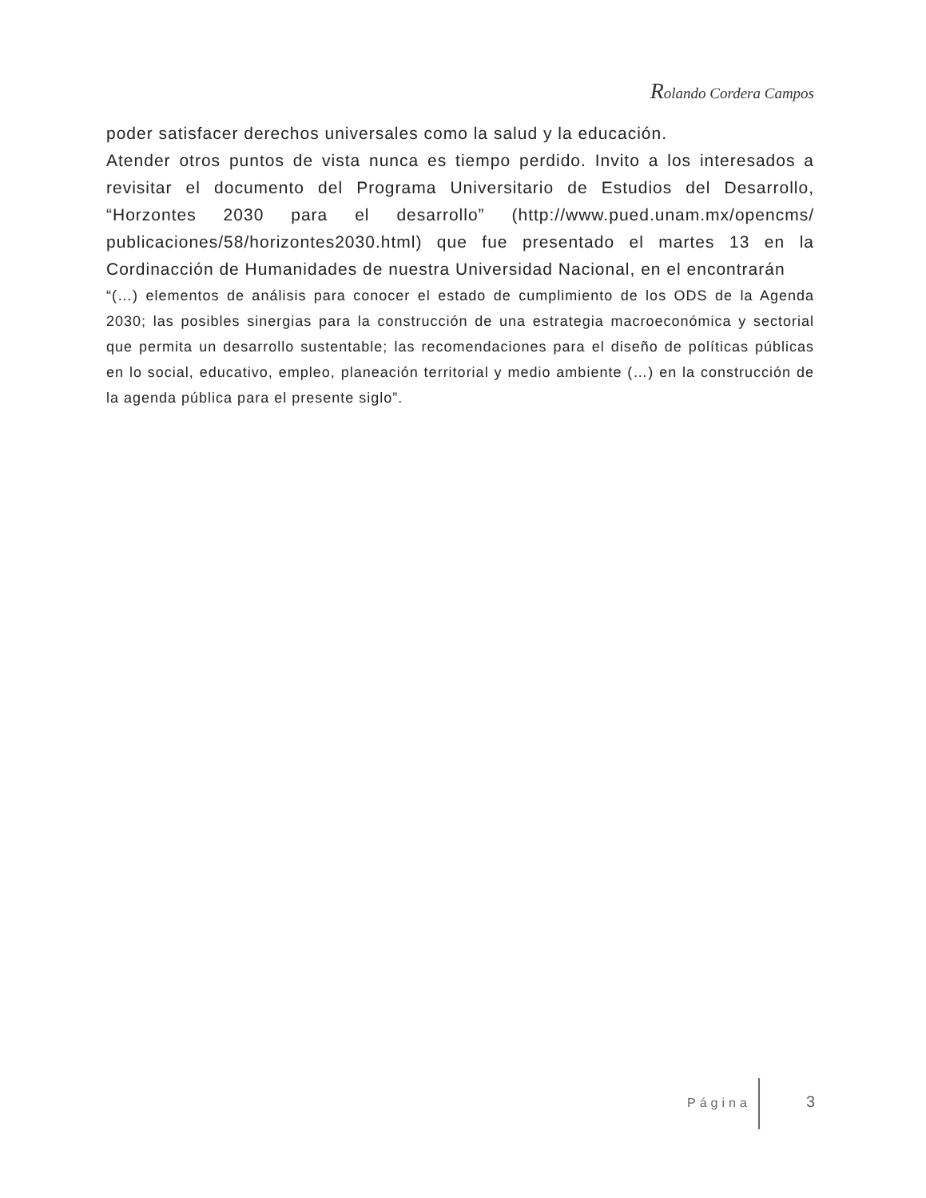Rolando Cordera Campos
poder satisfacer derechos universales como la salud y la educación.
Atender otros puntos de vista nunca es tiempo perdido. Invito a los interesados a revisitar el documento del Programa Universitario de Estudios del Desarrollo, “Horzontes 2030 para el desarrollo” (http://www.pued.unam.mx/opencms/ publicaciones/58/horizontes2030.html) que fue presentado el martes 13 en la Cordinacción de Humanidades de nuestra Universidad Nacional, en el encontrarán
“(…) elementos de análisis para conocer el estado de cumplimiento de los ODS de la Agenda 2030; las posibles sinergias para la construcción de una estrategia macroeconómica y sectorial que permita un desarrollo sustentable; las recomendaciones para el diseño de políticas públicas en lo social, educativo, empleo, planeación territorial y medio ambiente (…) en la construcción de la agenda pública para el presente siglo”.
Página 3